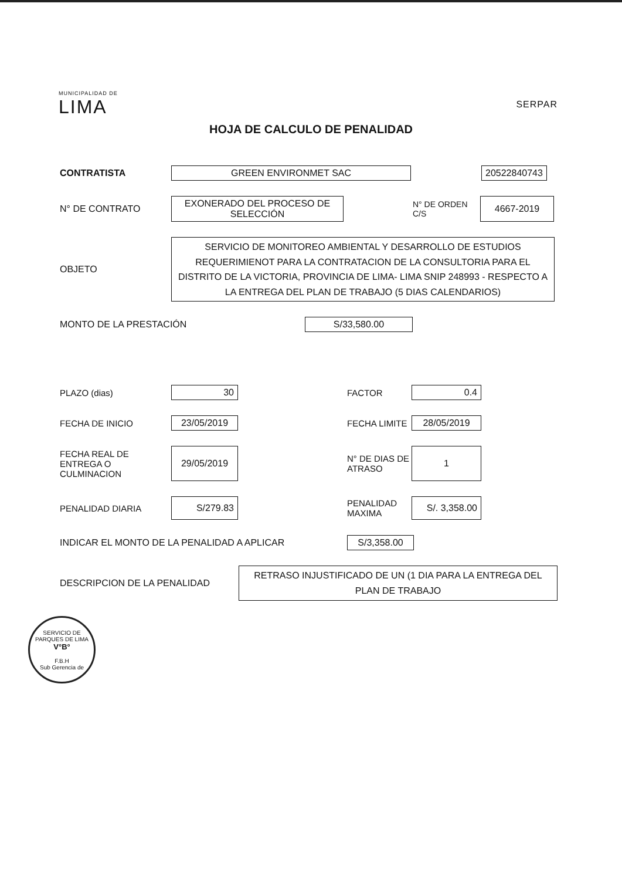MUNICIPALIDAD DE
LIMA
SERPAR
HOJA DE CALCULO DE PENALIDAD
CONTRATISTA
GREEN ENVIRONMET SAC 20522840743
N° DE CONTRATO
EXONERADO DEL PROCESO DE SELECCIÓN
N° DE ORDEN C/S
4667-2019
OBJETO
SERVICIO DE MONITOREO AMBIENTAL Y DESARROLLO DE ESTUDIOS REQUERIMIENOT PARA LA CONTRATACION DE LA CONSULTORIA PARA EL DISTRITO DE LA VICTORIA, PROVINCIA DE LIMA- LIMA SNIP 248993 - RESPECTO A LA ENTREGA DEL PLAN DE TRABAJO (5 DIAS CALENDARIOS)
MONTO DE LA PRESTACIÓN
S/33,580.00
PLAZO (dias)
30
FACTOR
0.4
FECHA DE INICIO
23/05/2019
FECHA LIMITE
28/05/2019
FECHA REAL DE ENTREGA O CULMINACION
29/05/2019
N° DE DIAS DE ATRASO
1
PENALIDAD DIARIA
S/279.83
PENALIDAD MAXIMA
S/. 3,358.00
INDICAR EL MONTO DE LA PENALIDAD A APLICAR
S/3,358.00
DESCRIPCION DE LA PENALIDAD
RETRASO INJUSTIFICADO DE UN (1 DIA PARA LA ENTREGA DEL PLAN DE TRABAJO
SERVICIO DE PARQUES DE LIMA
V°B°
F.B.H
Sub Gerencia de